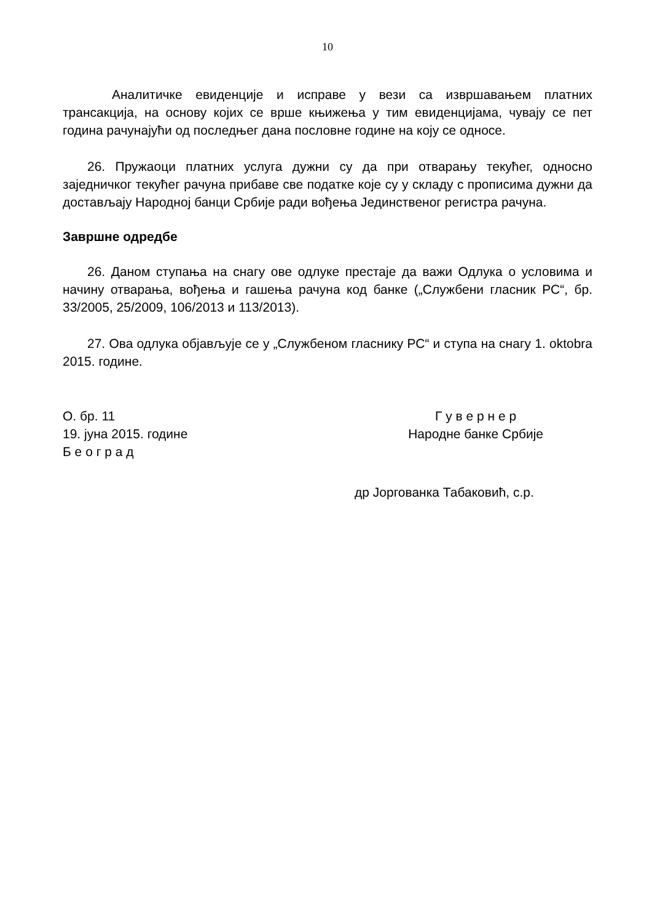10
Аналитичке евиденције и исправе у вези са извршавањем платних трансакција, на основу којих се врше књижења у тим евиденцијама, чувају се пет година рачунајући од последњег дана пословне године на коју се односе.
26. Пружаоци платних услуга дужни су да при отварању текућег, односно заједничког текућег рачуна прибаве све податке које су у складу с прописима дужни да достављају Народној банци Србије ради вођења Јединственог регистра рачуна.
Завршне одредбе
26. Даном ступања на снагу ове одлуке престаје да важи Одлука о условима и начину отварања, вођења и гашења рачуна код банке („Службени гласник РС“, бр. 33/2005, 25/2009, 106/2013 и 113/2013).
27. Ова одлука објављује се у „Службеном гласнику РС“ и ступа на снагу 1. oktobra 2015. године.
О. бр. 11
19. јуна 2015. године
Б е о г р а д
Г у в е р н е р
Народне банке Србије
др Јоргованка Табаковић, с.р.